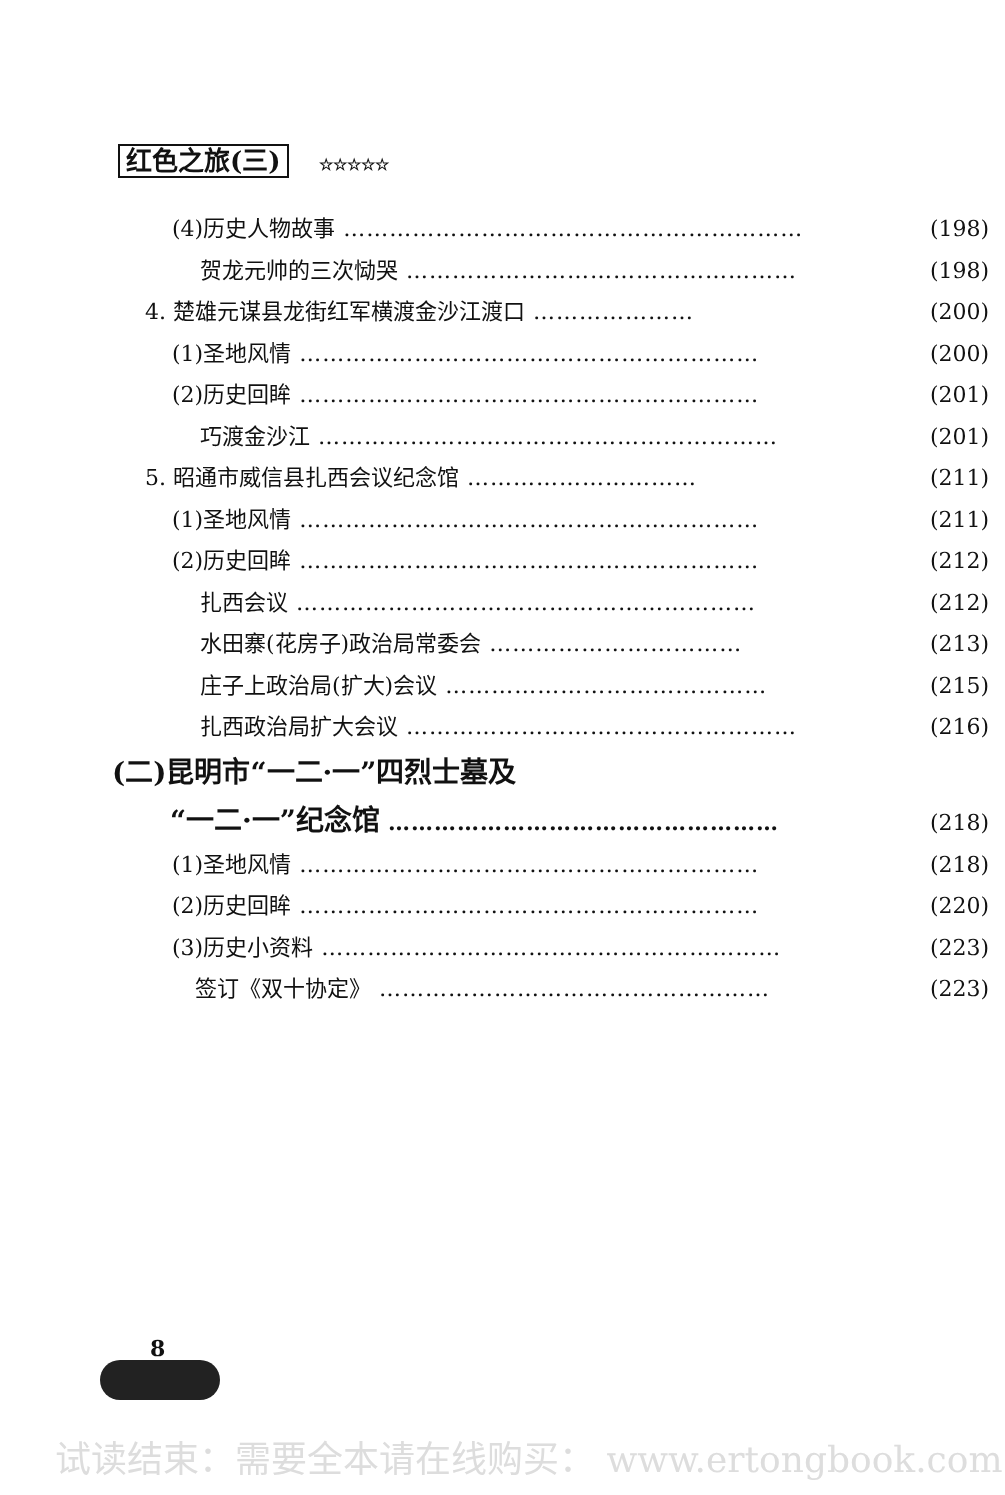红色之旅(三) ☆☆☆☆☆
(4)历史人物故事 …………………………………………………… (198)
贺龙元帅的三次恸哭 …………………………………………… (198)
4. 楚雄元谋县龙街红军横渡金沙江渡口 ………………… (200)
(1)圣地风情 …………………………………………………… (200)
(2)历史回眸 …………………………………………………… (201)
巧渡金沙江 …………………………………………………… (201)
5. 昭通市威信县扎西会议纪念馆 ………………………… (211)
(1)圣地风情 …………………………………………………… (211)
(2)历史回眸 …………………………………………………… (212)
扎西会议 …………………………………………………… (212)
水田寨(花房子)政治局常委会 …………………………… (213)
庄子上政治局(扩大)会议 …………………………………… (215)
扎西政治局扩大会议 …………………………………………… (216)
(二)昆明市“一二·一”四烈士墓及
“一二·一”纪念馆 …………………………………………… (218)
(1)圣地风情 …………………………………………………… (218)
(2)历史回眸 …………………………………………………… (220)
(3)历史小资料 …………………………………………………… (223)
签订《双十协定》 …………………………………………… (223)
8
试读结束：需要全本请在线购买： www.ertongbook.com